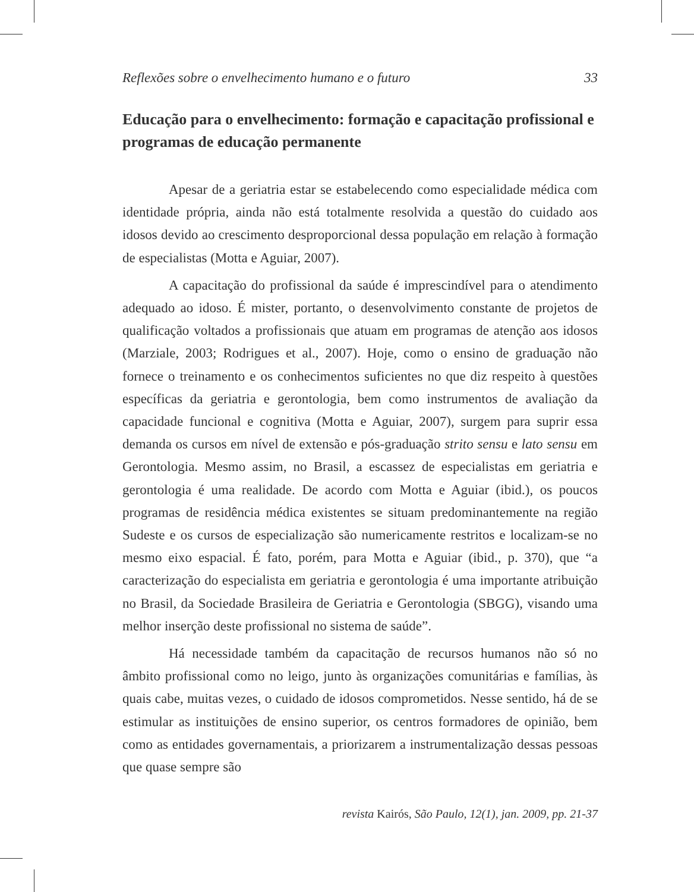Reflexões sobre o envelhecimento humano e o futuro 33
Educação para o envelhecimento: formação e capacitação profissional e programas de educação permanente
Apesar de a geriatria estar se estabelecendo como especialidade médica com identidade própria, ainda não está totalmente resolvida a questão do cuidado aos idosos devido ao crescimento desproporcional dessa população em relação à formação de especialistas (Motta e Aguiar, 2007).
A capacitação do profissional da saúde é imprescindível para o atendimento adequado ao idoso. É mister, portanto, o desenvolvimento constante de projetos de qualificação voltados a profissionais que atuam em programas de atenção aos idosos (Marziale, 2003; Rodrigues et al., 2007). Hoje, como o ensino de graduação não fornece o treinamento e os conhecimentos suficientes no que diz respeito à questões específicas da geriatria e gerontologia, bem como instrumentos de avaliação da capacidade funcional e cognitiva (Motta e Aguiar, 2007), surgem para suprir essa demanda os cursos em nível de extensão e pós-graduação strito sensu e lato sensu em Gerontologia. Mesmo assim, no Brasil, a escassez de especialistas em geriatria e gerontologia é uma realidade. De acordo com Motta e Aguiar (ibid.), os poucos programas de residência médica existentes se situam predominantemente na região Sudeste e os cursos de especialização são numericamente restritos e localizam-se no mesmo eixo espacial. É fato, porém, para Motta e Aguiar (ibid., p. 370), que “a caracterização do especialista em geriatria e gerontologia é uma importante atribuição no Brasil, da Sociedade Brasileira de Geriatria e Gerontologia (SBGG), visando uma melhor inserção deste profissional no sistema de saúde”.
Há necessidade também da capacitação de recursos humanos não só no âmbito profissional como no leigo, junto às organizações comunitárias e famílias, às quais cabe, muitas vezes, o cuidado de idosos comprometidos. Nesse sentido, há de se estimular as instituições de ensino superior, os centros formadores de opinião, bem como as entidades governamentais, a priorizarem a instrumentalização dessas pessoas que quase sempre são
revista Kairós, São Paulo, 12(1), jan. 2009, pp. 21-37